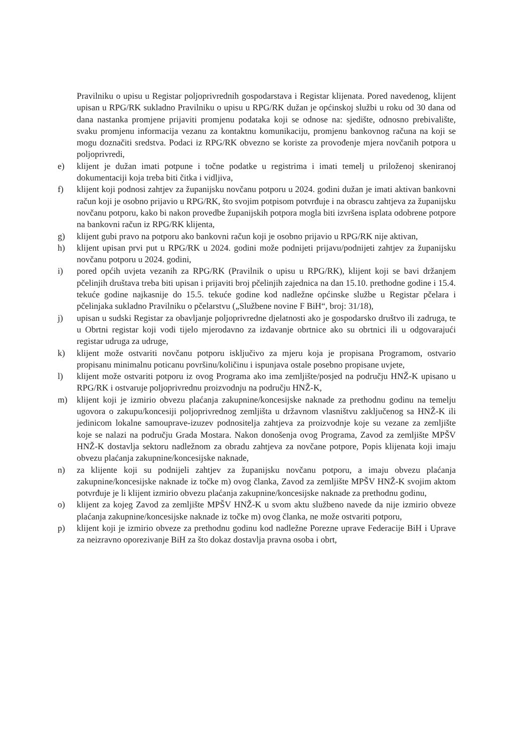Pravilniku o upisu u Registar poljoprivrednih gospodarstava i Registar klijenata. Pored navedenog, klijent upisan u RPG/RK sukladno Pravilniku o upisu u RPG/RK dužan je općinskoj službi u roku od 30 dana od dana nastanka promjene prijaviti promjenu podataka koji se odnose na: sjedište, odnosno prebivalište, svaku promjenu informacija vezanu za kontaktnu komunikaciju, promjenu bankovnog računa na koji se mogu doznačiti sredstva. Podaci iz RPG/RK obvezno se koriste za provođenje mjera novčanih potpora u poljoprivredi,
e) klijent je dužan imati potpune i točne podatke u registrima i imati temelj u priloženoj skeniranoj dokumentaciji koja treba biti čitka i vidljiva,
f) klijent koji podnosi zahtjev za županijsku novčanu potporu u 2024. godini dužan je imati aktivan bankovni račun koji je osobno prijavio u RPG/RK, što svojim potpisom potvrđuje i na obrascu zahtjeva za županijsku novčanu potporu, kako bi nakon provedbe županijskih potpora mogla biti izvršena isplata odobrene potpore na bankovni račun iz RPG/RK klijenta,
g) klijent gubi pravo na potporu ako bankovni račun koji je osobno prijavio u RPG/RK nije aktivan,
h) klijent upisan prvi put u RPG/RK u 2024. godini može podnijeti prijavu/podnijeti zahtjev za županijsku novčanu potporu u 2024. godini,
i) pored općih uvjeta vezanih za RPG/RK (Pravilnik o upisu u RPG/RK), klijent koji se bavi držanjem pčelinjih društava treba biti upisan i prijaviti broj pčelinjih zajednica na dan 15.10. prethodne godine i 15.4. tekuće godine najkasnije do 15.5. tekuće godine kod nadležne općinske službe u Registar pčelara i pčelinjaka sukladno Pravilniku o pčelarstvu („Službene novine F BiH“, broj: 31/18),
j) upisan u sudski Registar za obavljanje poljoprivredne djelatnosti ako je gospodarsko društvo ili zadruga, te u Obrtni registar koji vodi tijelo mjerodavno za izdavanje obrtnice ako su obrtnici ili u odgovarajući registar udruga za udruge,
k) klijent može ostvariti novčanu potporu isključivo za mjeru koja je propisana Programom, ostvario propisanu minimalnu poticanu površinu/količinu i ispunjava ostale posebno propisane uvjete,
l) klijent može ostvariti potporu iz ovog Programa ako ima zemljište/posjed na području HNŽ-K upisano u RPG/RK i ostvaruje poljoprivrednu proizvodnju na području HNŽ-K,
m) klijent koji je izmirio obvezu plaćanja zakupnine/koncesijske naknade za prethodnu godinu na temelju ugovora o zakupu/koncesiji poljoprivrednog zemljišta u državnom vlasništvu zaključenog sa HNŽ-K ili jedinicom lokalne samouprave-izuzev podnositelja zahtjeva za proizvodnje koje su vezane za zemljište koje se nalazi na području Grada Mostara. Nakon donošenja ovog Programa, Zavod za zemljište MPŠV HNŽ-K dostavlja sektoru nadležnom za obradu zahtjeva za novčane potpore, Popis klijenata koji imaju obvezu plaćanja zakupnine/koncesijske naknade,
n) za klijente koji su podnijeli zahtjev za županijsku novčanu potporu, a imaju obvezu plaćanja zakupnine/koncesijske naknade iz točke m) ovog članka, Zavod za zemljište MPŠV HNŽ-K svojim aktom potvrđuje je li klijent izmirio obvezu plaćanja zakupnine/koncesijske naknade za prethodnu godinu,
o) klijent za kojeg Zavod za zemljište MPŠV HNŽ-K u svom aktu službeno navede da nije izmirio obveze plaćanja zakupnine/koncesijske naknade iz točke m) ovog članka, ne može ostvariti potporu,
p) klijent koji je izmirio obveze za prethodnu godinu kod nadležne Porezne uprave Federacije BiH i Uprave za neizravno oporezivanje BiH za što dokaz dostavlja pravna osoba i obrt,